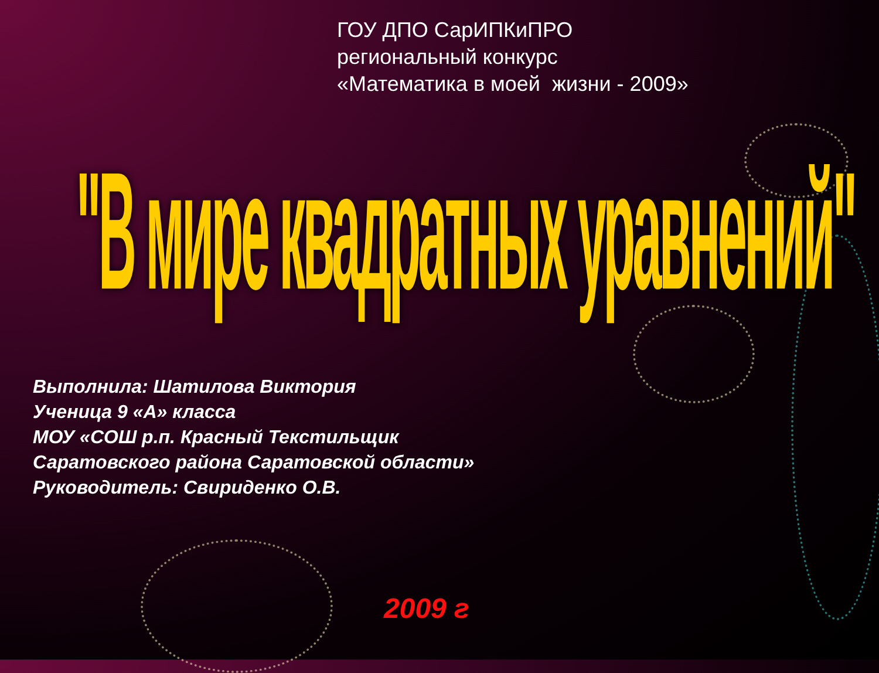ГОУ ДПО СарИПКиПРО
региональный конкурс
«Математика в моей жизни - 2009»
"В мире квадратных уравнений"
Выполнила: Шатилова Виктория
Ученица 9 «А» класса
МОУ «СОШ р.п. Красный Текстильщик
Саратовского района Саратовской области»
Руководитель: Свириденко О.В.
2009 г